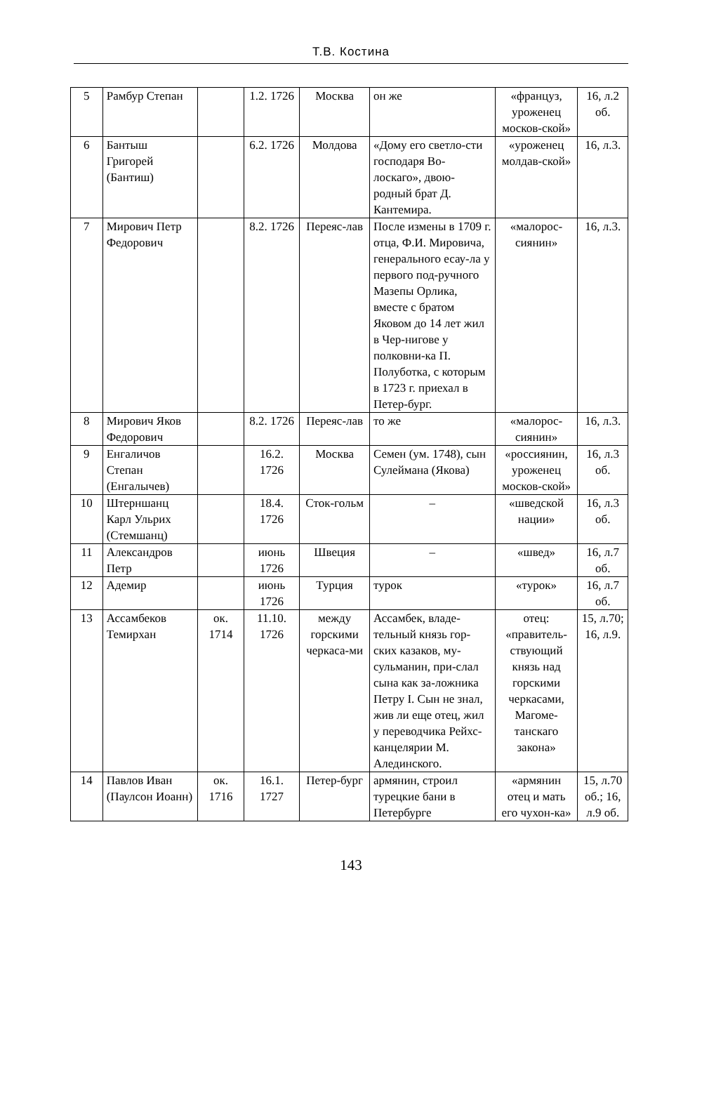Т.В. Костина
| 5 | Рамбур Степан | | 1.2. 1726 | Москва | он же | «француз, уроженец москов-ской» | 16, л.2 об. |
| 6 | Бантыш Григорей (Бантиш) | | 6.2. 1726 | Молдова | «Дому его светло-сти господаря Во-лоскаго», двою-родный брат Д. Кантемира. | «уроженец молдав-ской» | 16, л.3. |
| 7 | Мирович Петр Федорович | | 8.2. 1726 | Переяс-лав | После измены в 1709 г. отца, Ф.И. Мировича, генерального есау-ла у первого под-ручного Мазепы Орлика, вместе с братом Яковом до 14 лет жил в Чер-нигове у полковни-ка П. Полуботка, с которым в 1723 г. приехал в Петер-бург. | «малорос-сиянин» | 16, л.3. |
| 8 | Мирович Яков Федорович | | 8.2. 1726 | Переяс-лав | то же | «малорос-сиянин» | 16, л.3. |
| 9 | Енгаличов Степан (Енгалычев) | | 16.2. 1726 | Москва | Семен (ум. 1748), сын Сулеймана (Якова) | «россиянин, уроженец москов-ской» | 16, л.3 об. |
| 10 | Штерншанц Карл Ульрих (Стемшанц) | | 18.4. 1726 | Сток-гольм | – | «шведской нации» | 16, л.3 об. |
| 11 | Александров Петр | | июнь 1726 | Швеция | – | «швед» | 16, л.7 об. |
| 12 | Адемир | | июнь 1726 | Турция | турок | «турок» | 16, л.7 об. |
| 13 | Ассамбеков Темирхан | ок. 1714 | 11.10. 1726 | между горскими черкаса-ми | Ассамбек, владе-тельный князь гор-ских казаков, му-сульманин, при-слал сына как за-ложника Петру I. Сын не знал, жив ли еще отец, жил у переводчика Рейхс-канцелярии М. Алединского. | отец: «правитель-ствующий князь над горскими черкасами, Магоме-танскаго закона» | 15, л.70; 16, л.9. |
| 14 | Павлов Иван (Паулсон Иоанн) | ок. 1716 | 16.1. 1727 | Петер-бург | армянин, строил турецкие бани в Петербурге | «армянин отец и мать его чухон-ка» | 15, л.70 об.; 16, л.9 об. |
143